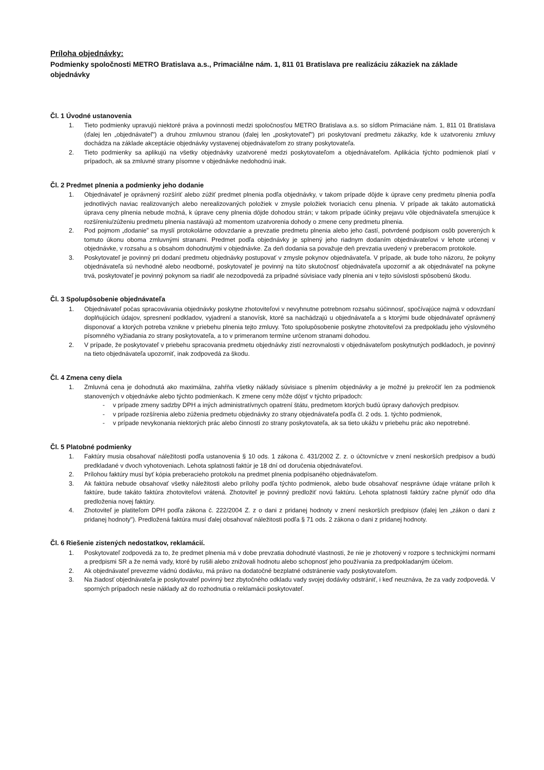Príloha objednávky:
Podmienky spoločnosti METRO Bratislava a.s., Primaciálne nám. 1, 811 01 Bratislava pre realizáciu zákaziek na základe objednávky
Čl. 1 Úvodné ustanovenia
1. Tieto podmienky upravujú niektoré práva a povinnosti medzi spoločnosťou METRO Bratislava a.s. so sídlom Primaciáne nám. 1, 811 01 Bratislava (ďalej len „objednávateľ") a druhou zmluvnou stranou (ďalej len „poskytovateľ") pri poskytovaní predmetu zákazky, kde k uzatvoreniu zmluvy dochádza na základe akceptácie objednávky vystavenej objednávateľom zo strany poskytovateľa.
2. Tieto podmienky sa aplikujú na všetky objednávky uzatvorené medzi poskytovateľom a objednávateľom. Aplikácia týchto podmienok platí v prípadoch, ak sa zmluvné strany písomne v objednávke nedohodnú inak.
Čl. 2 Predmet plnenia a podmienky jeho dodanie
1. Objednávateľ je oprávnený rozšíriť alebo zúžiť predmet plnenia podľa objednávky, v takom prípade dôjde k úprave ceny predmetu plnenia podľa jednotlivých naviac realizovaných alebo nerealizovaných položiek v zmysle položiek tvoriacich cenu plnenia. V prípade ak takáto automatická úprava ceny plnenia nebude možná, k úprave ceny plnenia dôjde dohodou strán; v takom prípade účinky prejavu vôle objednávateľa smerujúce k rozšíreniu/zúženiu predmetu plnenia nastávajú až momentom uzatvorenia dohody o zmene ceny predmetu plnenia.
2. Pod pojmom „dodanie" sa myslí protokolárne odovzdanie a prevzatie predmetu plnenia alebo jeho častí, potvrdené podpisom osôb poverených k tomuto úkonu oboma zmluvnými stranami. Predmet podľa objednávky je splnený jeho riadnym dodaním objednávateľovi v lehote určenej v objednávke, v rozsahu a s obsahom dohodnutými v objednávke. Za deň dodania sa považuje deň prevzatia uvedený v preberacom protokole.
3. Poskytovateľ je povinný pri dodaní predmetu objednávky postupovať v zmysle pokynov objednávateľa. V prípade, ak bude toho názoru, že pokyny objednávateľa sú nevhodné alebo neodborné, poskytovateľ je povinný na túto skutočnosť objednávateľa upozorniť a ak objednávateľ na pokyne trvá, poskytovateľ je povinný pokynom sa riadiť ale nezodpovedá za prípadné súvisiace vady plnenia ani v tejto súvislosti spôsobenú škodu.
Čl. 3 Spolupôsobenie objednávateľa
1. Objednávateľ počas spracovávania objednávky poskytne zhotoviteľovi v nevyhnutne potrebnom rozsahu súčinnosť, spočívajúce najmä v odovzdaní doplňujúcich údajov, spresnení podkladov, vyjadrení a stanovísk, ktoré sa nachádzajú u objednávateľa a s ktorými bude objednávateľ oprávnený disponovať a ktorých potreba vznikne v priebehu plnenia tejto zmluvy. Toto spolupôsobenie poskytne zhotoviteľovi za predpokladu jeho výslovného písomného vyžiadania zo strany poskytovateľa, a to v primeranom termíne určenom stranami dohodou.
2. V prípade, že poskytovateľ v priebehu spracovania predmetu objednávky zistí nezrovnalosti v objednávateľom poskytnutých podkladoch, je povinný na tieto objednávateľa upozorniť, inak zodpovedá za škodu.
Čl. 4 Zmena ceny diela
1. Zmluvná cena je dohodnutá ako maximálna, zahŕňa všetky náklady súvisiace s plnením objednávky a je možné ju prekročiť len za podmienok stanovených v objednávke alebo týchto podmienkach. K zmene ceny môže dôjsť v týchto prípadoch:
- v prípade zmeny sadzby DPH a iných administratívnych opatrení štátu, predmetom ktorých budú úpravy daňových predpisov.
- v prípade rozšírenia alebo zúženia predmetu objednávky zo strany objednávateľa podľa čl. 2 ods. 1. týchto podmienok,
- v prípade nevykonania niektorých prác alebo činností zo strany poskytovateľa, ak sa tieto ukážu v priebehu prác ako nepotrebné.
Čl. 5 Platobné podmienky
1. Faktúry musia obsahovať náležitosti podľa ustanovenia § 10 ods. 1 zákona č. 431/2002 Z. z. o účtovníctve v znení neskorších predpisov a budú predkladané v dvoch vyhotoveniach. Lehota splatnosti faktúr je 18 dní od doručenia objednávateľovi.
2. Prílohou faktúry musí byť kópia preberacieho protokolu na predmet plnenia podpísaného objednávateľom.
3. Ak faktúra nebude obsahovať všetky náležitosti alebo prílohy podľa týchto podmienok, alebo bude obsahovať nesprávne údaje vrátane príloh k faktúre, bude takáto faktúra zhotoviteľovi vrátená. Zhotoviteľ je povinný predložiť novú faktúru. Lehota splatnosti faktúry začne plynúť odo dňa predloženia novej faktúry.
4. Zhotoviteľ je platiteľom DPH podľa zákona č. 222/2004 Z. z o dani z pridanej hodnoty v znení neskorších predpisov (ďalej len „zákon o dani z pridanej hodnoty"). Predložená faktúra musí ďalej obsahovať náležitosti podľa § 71 ods. 2 zákona o dani z pridanej hodnoty.
Čl. 6 Riešenie zistených nedostatkov, reklamácií.
1. Poskytovateľ zodpovedá za to, že predmet plnenia má v dobe prevzatia dohodnuté vlastnosti, že nie je zhotovený v rozpore s technickými normami a predpismi SR a že nemá vady, ktoré by rušili alebo znižovali hodnotu alebo schopnosť jeho používania za predpokladaným účelom.
2. Ak objednávateľ prevezme vádnú dodávku, má právo na dodatočné bezplatné odstránenie vady poskytovateľom.
3. Na žiadosť objednávateľa je poskytovateľ povinný bez zbytočného odkladu vady svojej dodávky odstrániť, i keď neuznáva, že za vady zodpovedá. V sporných prípadoch nesie náklady až do rozhodnutia o reklamácii poskytovateľ.